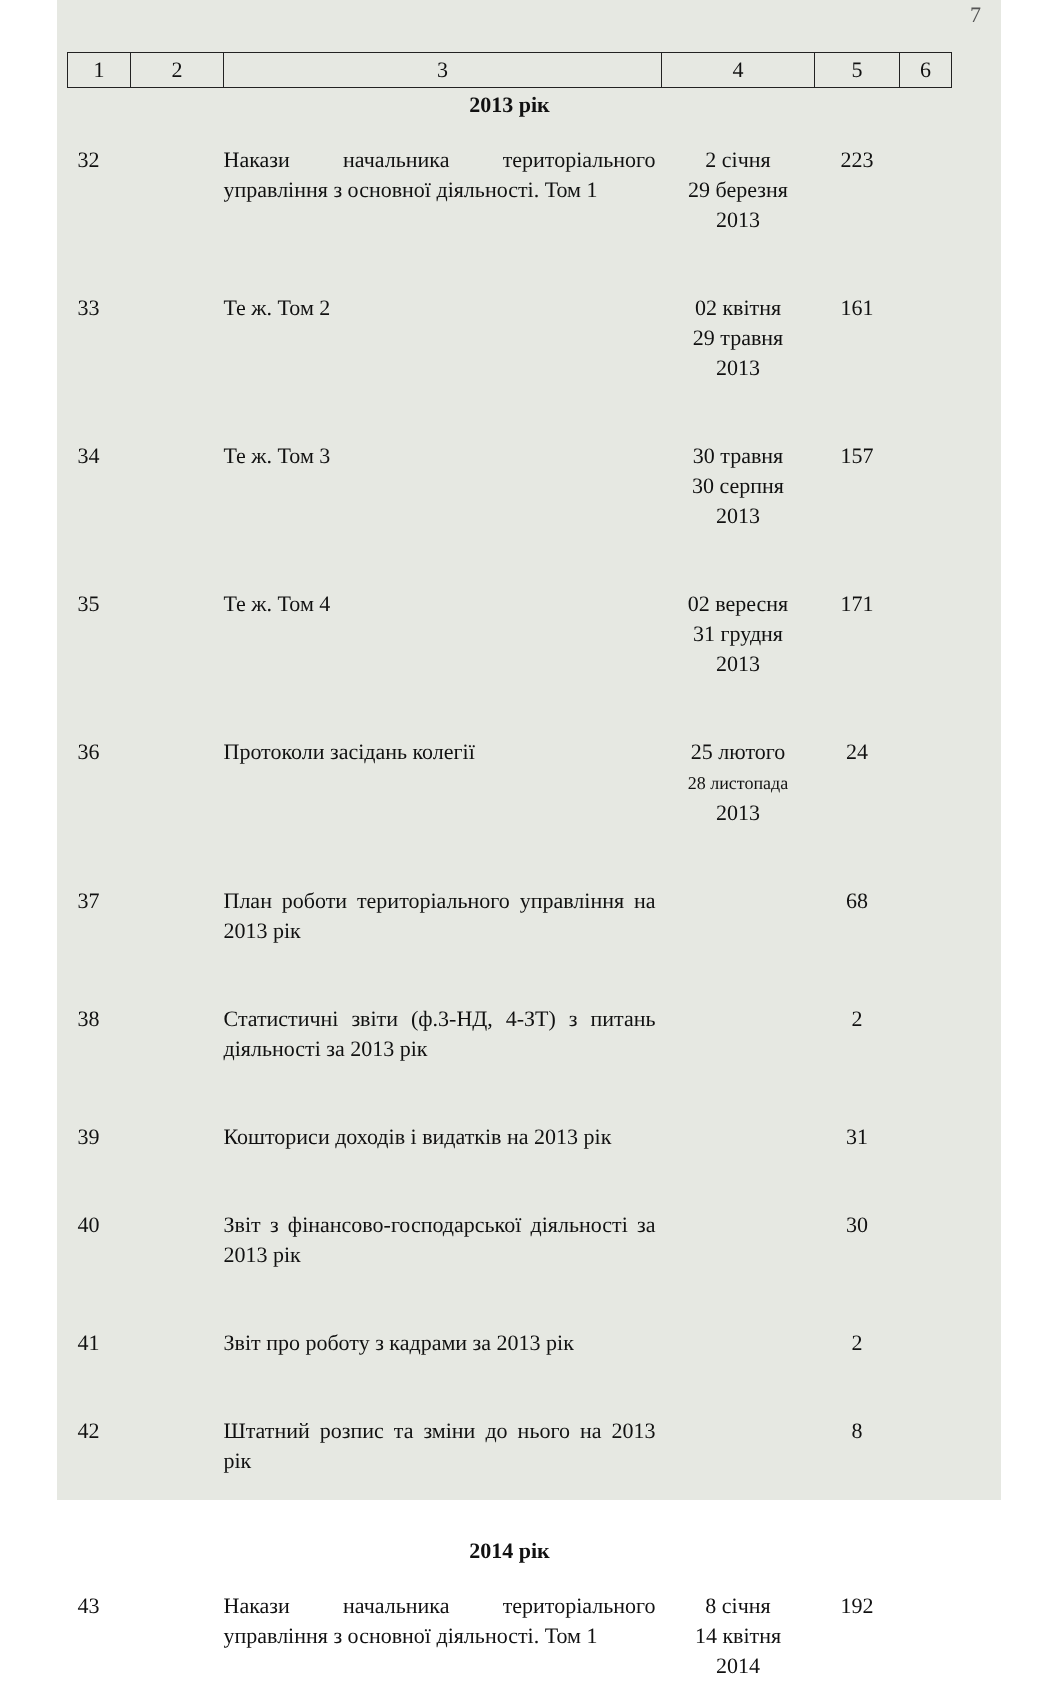7
| 1 | 2 | 3 | 4 | 5 | 6 |
| --- | --- | --- | --- | --- | --- |
| 2013 рік | | | | | |
| 32 | | Накази начальника територіального управління з основної діяльності. Том 1 | 2 січня 29 березня 2013 | 223 | |
| 33 | | Те ж. Том 2 | 02 квітня 29 травня 2013 | 161 | |
| 34 | | Те ж. Том 3 | 30 травня 30 серпня 2013 | 157 | |
| 35 | | Те ж. Том 4 | 02 вересня 31 грудня 2013 | 171 | |
| 36 | | Протоколи засідань колегії | 25 лютого 28 листопада 2013 | 24 | |
| 37 | | План роботи територіального управління на 2013 рік | | 68 | |
| 38 | | Статистичні звіти (ф.3-НД, 4-ЗТ) з питань діяльності за 2013 рік | | 2 | |
| 39 | | Кошториси доходів і видатків на 2013 рік | | 31 | |
| 40 | | Звіт з фінансово-господарської діяльності за 2013 рік | | 30 | |
| 41 | | Звіт про роботу з кадрами за 2013 рік | | 2 | |
| 42 | | Штатний розпис та зміни до нього на 2013 рік | | 8 | |
| 2014 рік | | | | | |
| 43 | | Накази начальника територіального управління з основної діяльності. Том 1 | 8 січня 14 квітня 2014 | 192 | |